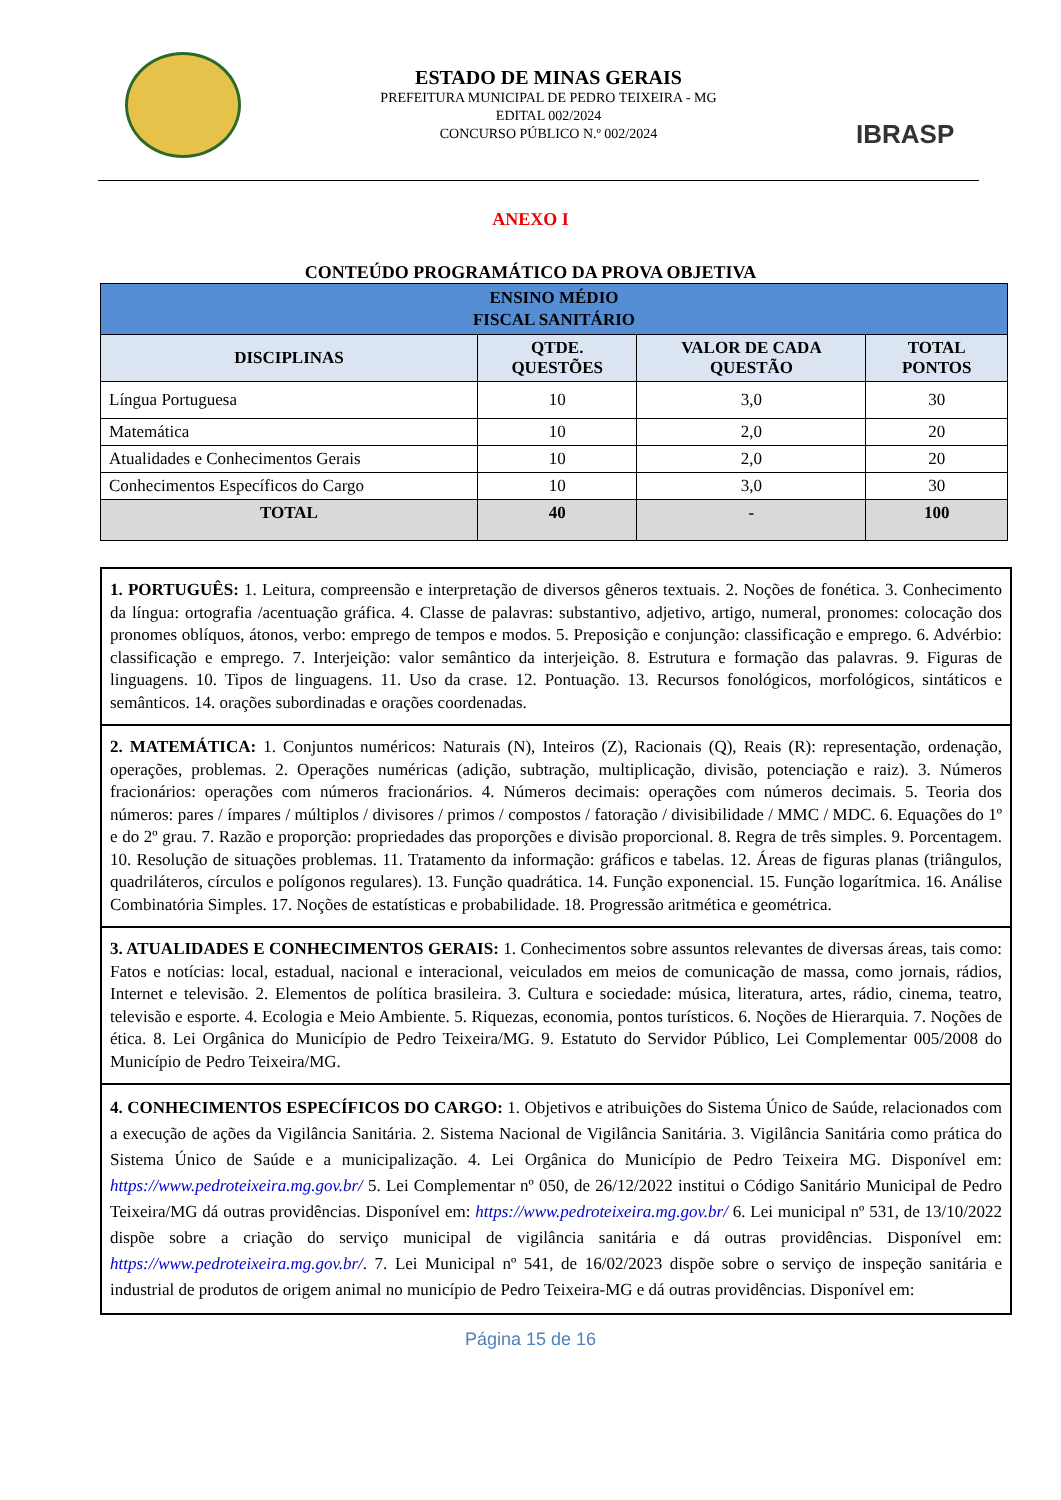ESTADO DE MINAS GERAIS
PREFEITURA MUNICIPAL DE PEDRO TEIXEIRA - MG
EDITAL 002/2024
CONCURSO PÚBLICO N.º 002/2024
IBRASP
ANEXO I
CONTEÚDO PROGRAMÁTICO DA PROVA OBJETIVA
| ENSINO MÉDIO FISCAL SANITÁRIO | | | |
| DISCIPLINAS | QTDE. QUESTÕES | VALOR DE CADA QUESTÃO | TOTAL PONTOS |
| Língua Portuguesa | 10 | 3,0 | 30 |
| Matemática | 10 | 2,0 | 20 |
| Atualidades e Conhecimentos Gerais | 10 | 2,0 | 20 |
| Conhecimentos Específicos do Cargo | 10 | 3,0 | 30 |
| TOTAL | 40 | - | 100 |
1. PORTUGUÊS: 1. Leitura, compreensão e interpretação de diversos gêneros textuais. 2. Noções de fonética. 3. Conhecimento da língua: ortografia /acentuação gráfica. 4. Classe de palavras: substantivo, adjetivo, artigo, numeral, pronomes: colocação dos pronomes oblíquos, átonos, verbo: emprego de tempos e modos. 5. Preposição e conjunção: classificação e emprego. 6. Advérbio: classificação e emprego. 7. Interjeição: valor semântico da interjeição. 8. Estrutura e formação das palavras. 9. Figuras de linguagens. 10. Tipos de linguagens. 11. Uso da crase. 12. Pontuação. 13. Recursos fonológicos, morfológicos, sintáticos e semânticos. 14. orações subordinadas e orações coordenadas.
2. MATEMÁTICA: 1. Conjuntos numéricos: Naturais (N), Inteiros (Z), Racionais (Q), Reais (R): representação, ordenação, operações, problemas. 2. Operações numéricas (adição, subtração, multiplicação, divisão, potenciação e raiz). 3. Números fracionários: operações com números fracionários. 4. Números decimais: operações com números decimais. 5. Teoria dos números: pares / ímpares / múltiplos / divisores / primos / compostos / fatoração / divisibilidade / MMC / MDC. 6. Equações do 1º e do 2º grau. 7. Razão e proporção: propriedades das proporções e divisão proporcional. 8. Regra de três simples. 9. Porcentagem. 10. Resolução de situações problemas. 11. Tratamento da informação: gráficos e tabelas. 12. Áreas de figuras planas (triângulos, quadriláteros, círculos e polígonos regulares). 13. Função quadrática. 14. Função exponencial. 15. Função logarítmica. 16. Análise Combinatória Simples. 17. Noções de estatísticas e probabilidade. 18. Progressão aritmética e geométrica.
3. ATUALIDADES E CONHECIMENTOS GERAIS: 1. Conhecimentos sobre assuntos relevantes de diversas áreas, tais como: Fatos e notícias: local, estadual, nacional e interacional, veiculados em meios de comunicação de massa, como jornais, rádios, Internet e televisão. 2. Elementos de política brasileira. 3. Cultura e sociedade: música, literatura, artes, rádio, cinema, teatro, televisão e esporte. 4. Ecologia e Meio Ambiente. 5. Riquezas, economia, pontos turísticos. 6. Noções de Hierarquia. 7. Noções de ética. 8. Lei Orgânica do Município de Pedro Teixeira/MG. 9. Estatuto do Servidor Público, Lei Complementar 005/2008 do Município de Pedro Teixeira/MG.
4. CONHECIMENTOS ESPECÍFICOS DO CARGO: 1. Objetivos e atribuições do Sistema Único de Saúde, relacionados com a execução de ações da Vigilância Sanitária. 2. Sistema Nacional de Vigilância Sanitária. 3. Vigilância Sanitária como prática do Sistema Único de Saúde e a municipalização. 4. Lei Orgânica do Município de Pedro Teixeira MG. Disponível em: https://www.pedroteixeira.mg.gov.br/ 5. Lei Complementar nº 050, de 26/12/2022 institui o Código Sanitário Municipal de Pedro Teixeira/MG dá outras providências. Disponível em: https://www.pedroteixeira.mg.gov.br/ 6. Lei municipal nº 531, de 13/10/2022 dispõe sobre a criação do serviço municipal de vigilância sanitária e dá outras providências. Disponível em: https://www.pedroteixeira.mg.gov.br/. 7. Lei Municipal nº 541, de 16/02/2023 dispõe sobre o serviço de inspeção sanitária e industrial de produtos de origem animal no município de Pedro Teixeira-MG e dá outras providências. Disponível em:
Página 15 de 16